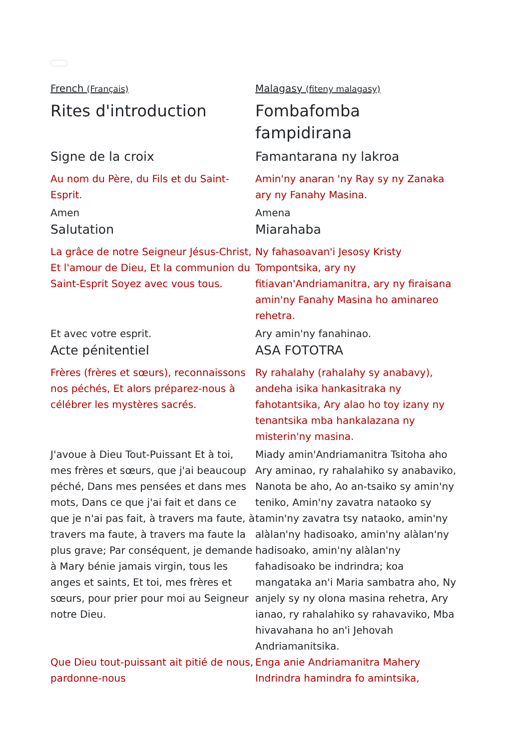| French (Français) | Malagasy (fiteny malagasy) |
| Rites d'introduction | Fombafomba fampidirana |
| Signe de la croix | Famantarana ny lakroa |
| Au nom du Père, du Fils et du Saint-Esprit. | Amin'ny anaran 'ny Ray sy ny Zanaka ary ny Fanahy Masina. |
| Amen | Amena |
| Salutation | Miarahaba |
| La grâce de notre Seigneur Jésus-Christ, Et l'amour de Dieu, Et la communion du Saint-Esprit Soyez avec vous tous. | Ny fahasoavan'i Jesosy Kristy Tompontsika, ary ny fitiavan'Andriamanitra, ary ny firaisana amin'ny Fanahy Masina ho aminareo rehetra. |
| Et avec votre esprit. | Ary amin'ny fanahinao. |
| Acte pénitentiel | ASA FOTOTRA |
| Frères (frères et sœurs), reconnaissons nos péchés, Et alors préparez-nous à célébrer les mystères sacrés. | Ry rahalahy (rahalahy sy anabavy), andeha isika hankasitraka ny fahotantsika, Ary alao ho toy izany ny tenantsika mba hankalazana ny misterin'ny masina. |
| J'avoue à Dieu Tout-Puissant Et à toi, mes frères et sœurs, que j'ai beaucoup péché, Dans mes pensées et dans mes mots, Dans ce que j'ai fait et dans ce que je n'ai pas fait, à travers ma faute, à travers ma faute, à travers ma faute la plus grave; Par conséquent, je demande à Mary bénie jamais virgin, tous les anges et saints, Et toi, mes frères et sœurs, pour prier pour moi au Seigneur notre Dieu. | Miady amin'Andriamanitra Tsitoha aho Ary aminao, ry rahalahiko sy anabaviko, Nanota be aho, Ao an-tsaiko sy amin'ny teniko, Amin'ny zavatra nataoko sy tamin'ny zavatra tsy nataoko, amin'ny alàlan'ny hadisoako, amin'ny alàlan'ny hadisoako, amin'ny alàlan'ny fahadisoako be indrindra; koa mangataka an'i Maria sambatra aho, Ny anjely sy ny olona masina rehetra, Ary ianao, ry rahalahiko sy rahavaviko, Mba hivavahana ho an'i Jehovah Andriamanitsika. |
| Que Dieu tout-puissant ait pitié de nous, pardonne-nous | Enga anie Andriamanitra Mahery Indrindra hamindra fo amintsika, |